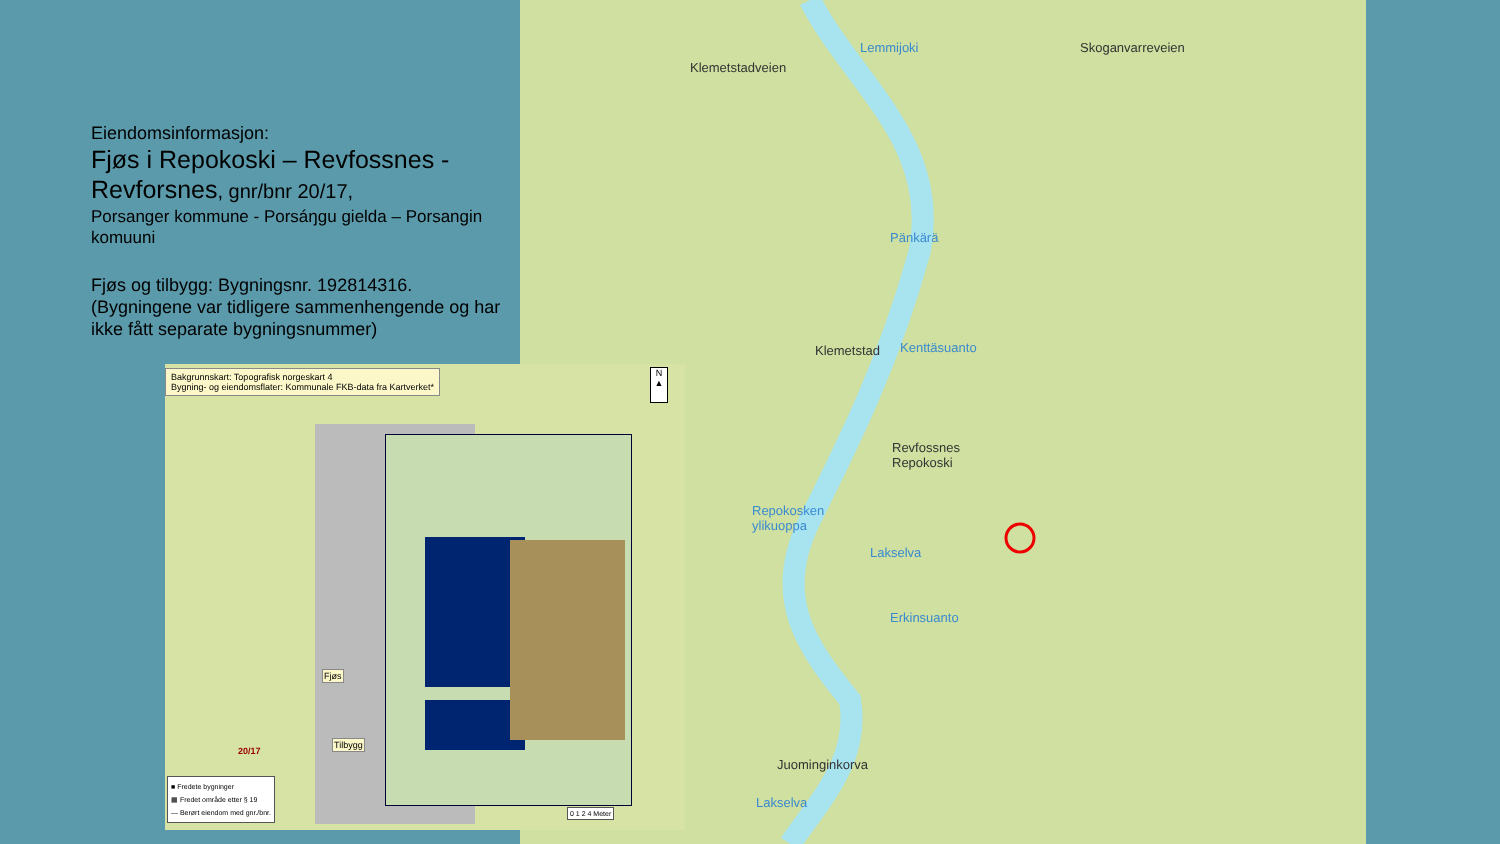Eiendomsinformasjon:
Fjøs i Repokoski – Revfossnes - Revforsnes, gnr/bnr 20/17,
Porsanger kommune - Porsáŋgu gielda – Porsangin komuuni
Fjøs og tilbygg: Bygningsnr. 192814316.
(Bygningene var tidligere sammenhengende og har ikke fått separate bygningsnummer)
Klemetstadveien
Lemmijoki
Klemetstad
Pänkärä
Kenttäsuanto
Revfossnes
Repokoski
Repokosken
ylikuoppa
Lakselva
Erkinsuanto
Juominginkorva
Lakselva
Skoganvarreveien
Bakgrunnskart: Topografisk norgeskart 4
Bygning- og eiendomsflater: Kommunale FKB-data fra Kartverket*
N ▲
Fjøs
Tilbygg
20/17
■ Fredete bygninger
▦ Fredet område etter § 19
— Berørt eiendom med gnr./bnr.
0 1 2 4 Meter